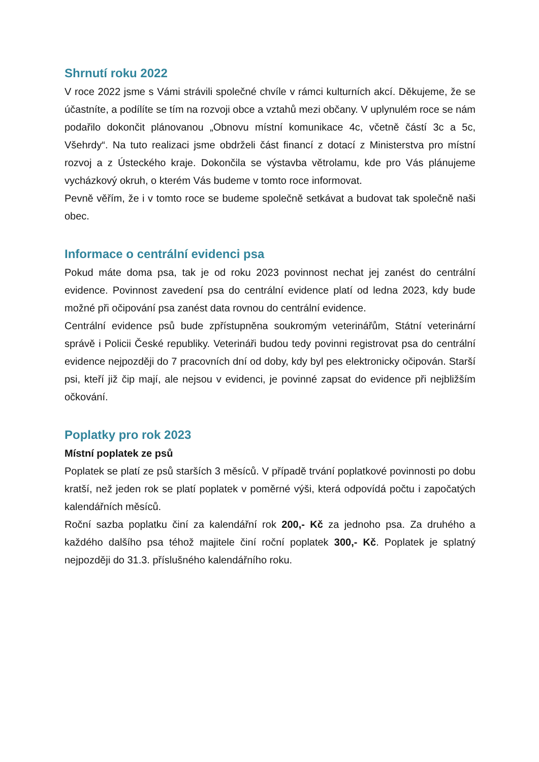Shrnutí roku 2022
V roce 2022 jsme s Vámi strávili společné chvíle v rámci kulturních akcí. Děkujeme, že se účastníte, a podílíte se tím na rozvoji obce a vztahů mezi občany. V uplynulém roce se nám podařilo dokončit plánovanou „Obnovu místní komunikace 4c, včetně částí 3c a 5c, Všehrdy“. Na tuto realizaci jsme obdrželi část financí z dotací z Ministerstva pro místní rozvoj a z Ústeckého kraje. Dokončila se výstavba větrolamu, kde pro Vás plánujeme vycházkový okruh, o kterém Vás budeme v tomto roce informovat.
Pevně věřím, že i v tomto roce se budeme společně setkávat a budovat tak společně naši obec.
Informace o centrální evidenci psa
Pokud máte doma psa, tak je od roku 2023 povinnost nechat jej zanést do centrální evidence. Povinnost zavedení psa do centrální evidence platí od ledna 2023, kdy bude možné při očipování psa zanést data rovnou do centrální evidence.
Centrální evidence psů bude zpřístupněna soukromým veterinářům, Státní veterinární správě i Policii České republiky. Veterináři budou tedy povinni registrovat psa do centrální evidence nejpozději do 7 pracovních dní od doby, kdy byl pes elektronicky očipován. Starší psi, kteří již čip mají, ale nejsou v evidenci, je povinné zapsat do evidence při nejbližším očkování.
Poplatky pro rok 2023
Místní poplatek ze psů
Poplatek se platí ze psů starších 3 měsíců. V případě trvání poplatkové povinnosti po dobu kratší, než jeden rok se platí poplatek v poměrné výši, která odpovídá počtu i započatých kalendářních měsíců.
Roční sazba poplatku činí za kalendářní rok 200,- Kč za jednoho psa. Za druhého a každého dalšího psa téhož majitele činí roční poplatek 300,- Kč. Poplatek je splatný nejpozději do 31.3. příslušného kalendářního roku.